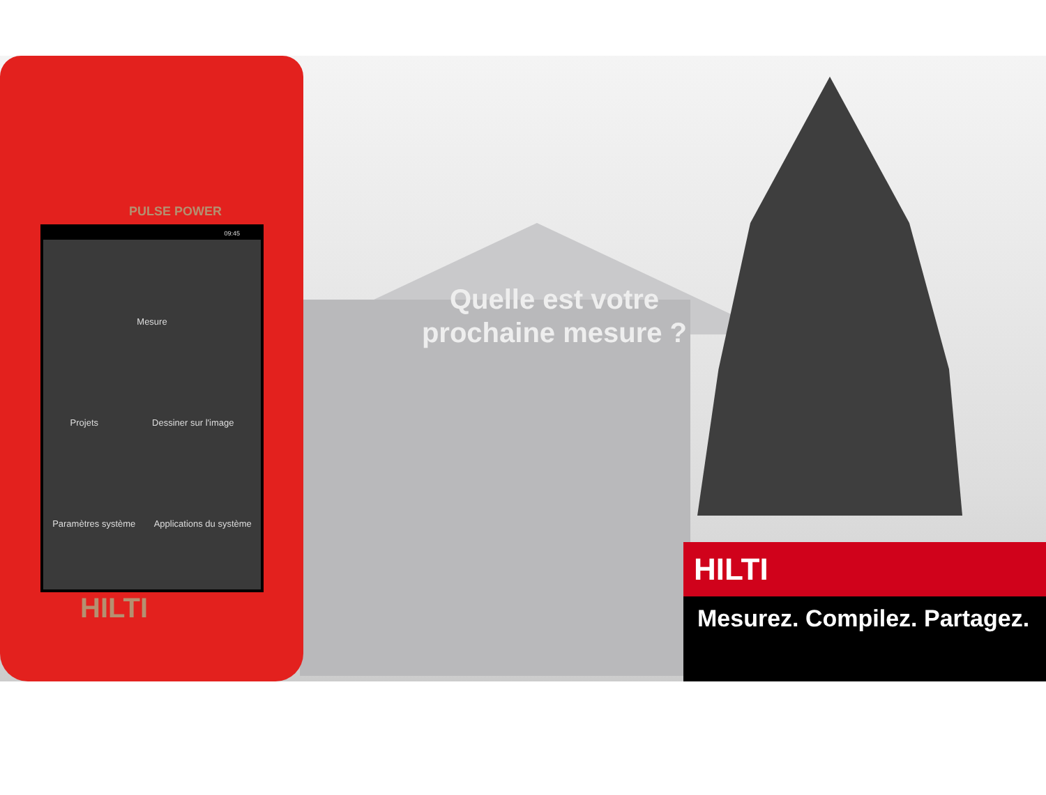Quelle est votre prochaine mesure ?
PULSE POWER
09:45
Mesure
Projets Dessiner sur l'image
Paramètres système Applications du système
HILTI
HILTI
Mesurez. Compilez. Partagez.